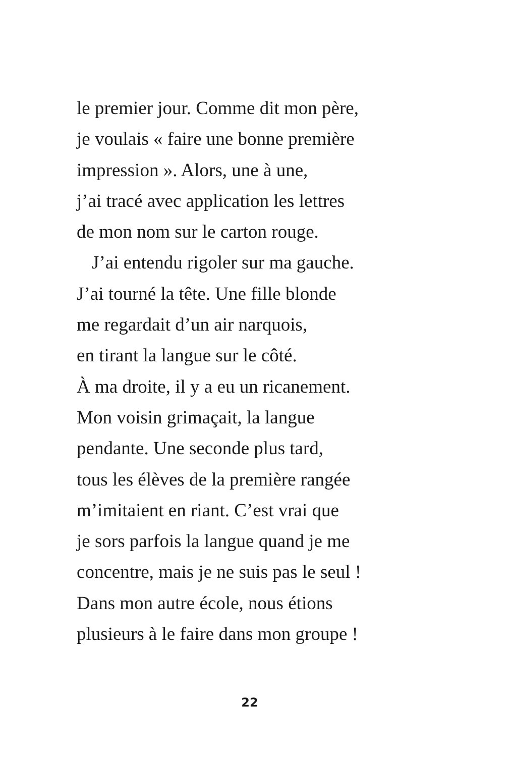le premier jour. Comme dit mon père,
je voulais « faire une bonne première
impression ». Alors, une à une,
j’ai tracé avec application les lettres
de mon nom sur le carton rouge.
J’ai entendu rigoler sur ma gauche.
J’ai tourné la tête. Une fille blonde
me regardait d’un air narquois,
en tirant la langue sur le côté.
À ma droite, il y a eu un ricanement.
Mon voisin grimaçait, la langue
pendante. Une seconde plus tard,
tous les élèves de la première rangée
m’imitaient en riant. C’est vrai que
je sors parfois la langue quand je me
concentre, mais je ne suis pas le seul !
Dans mon autre école, nous étions
plusieurs à le faire dans mon groupe !
22